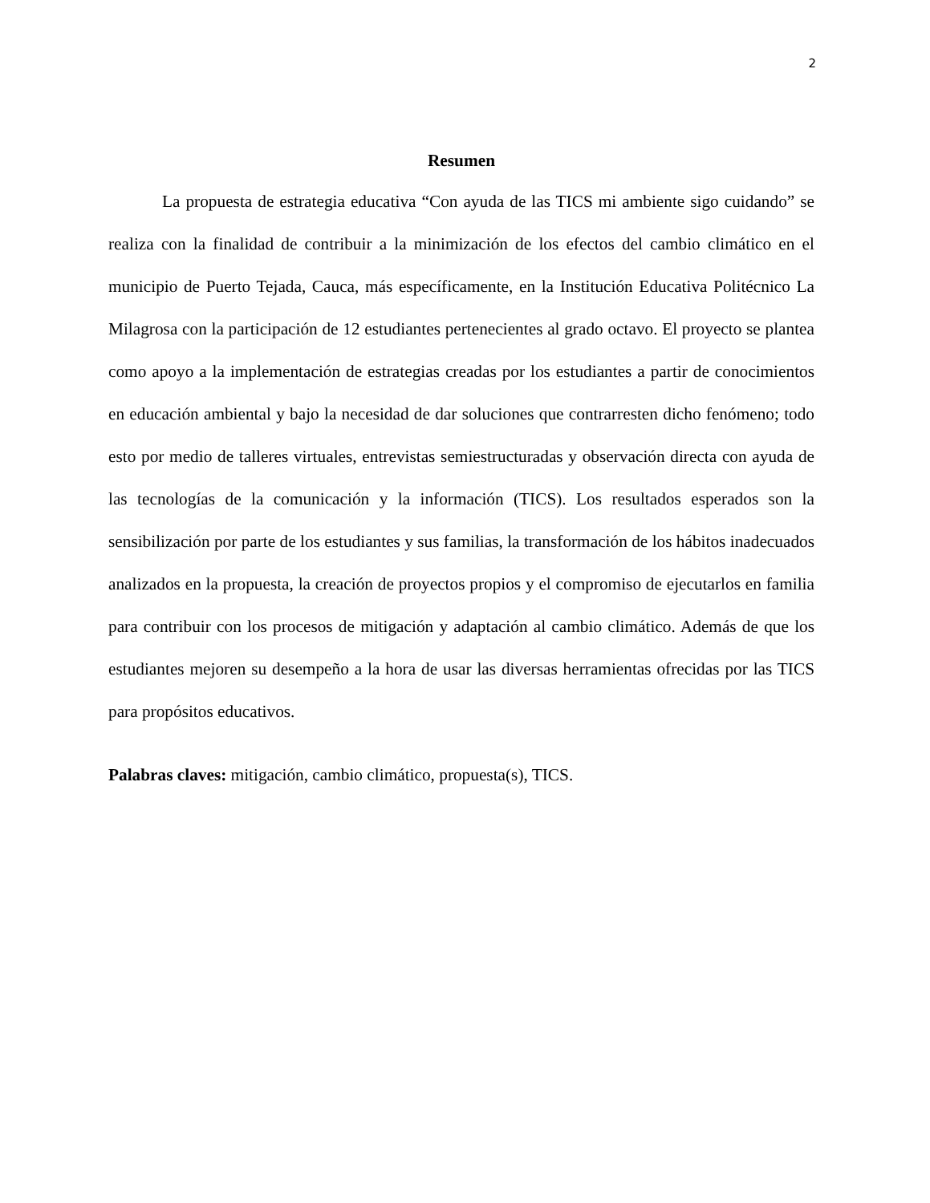2
Resumen
La propuesta de estrategia educativa “Con ayuda de las TICS mi ambiente sigo cuidando” se realiza con la finalidad de contribuir a la minimización de los efectos del cambio climático en el municipio de Puerto Tejada, Cauca, más específicamente, en la Institución Educativa Politécnico La Milagrosa con la participación de 12 estudiantes pertenecientes al grado octavo. El proyecto se plantea como apoyo a la implementación de estrategias creadas por los estudiantes a partir de conocimientos en educación ambiental y bajo la necesidad de dar soluciones que contrarresten dicho fenómeno; todo esto por medio de talleres virtuales, entrevistas semiestructuradas y observación directa con ayuda de las tecnologías de la comunicación y la información (TICS). Los resultados esperados son la sensibilización por parte de los estudiantes y sus familias, la transformación de los hábitos inadecuados analizados en la propuesta, la creación de proyectos propios y el compromiso de ejecutarlos en familia para contribuir con los procesos de mitigación y adaptación al cambio climático. Además de que los estudiantes mejoren su desempeño a la hora de usar las diversas herramientas ofrecidas por las TICS para propósitos educativos.
Palabras claves: mitigación, cambio climático, propuesta(s), TICS.